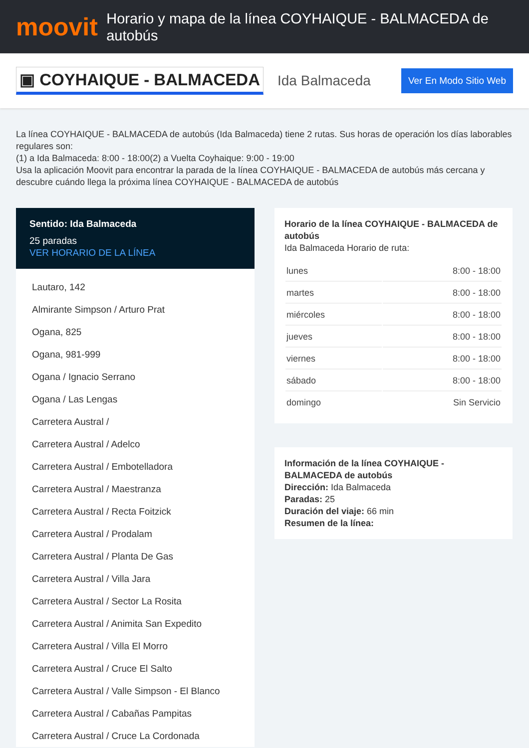moovit
Horario y mapa de la línea COYHAIQUE - BALMACEDA de autobús
▣ COYHAIQUE - BALMACEDA
Ida Balmaceda
Ver En Modo Sitio Web
La línea COYHAIQUE - BALMACEDA de autobús (Ida Balmaceda) tiene 2 rutas. Sus horas de operación los días laborables regulares son:
(1) a Ida Balmaceda: 8:00 - 18:00(2) a Vuelta Coyhaique: 9:00 - 19:00
Usa la aplicación Moovit para encontrar la parada de la línea COYHAIQUE - BALMACEDA de autobús más cercana y descubre cuándo llega la próxima línea COYHAIQUE - BALMACEDA de autobús
Sentido: Ida Balmaceda
25 paradas
VER HORARIO DE LA LÍNEA
Lautaro, 142
Almirante Simpson / Arturo Prat
Ogana, 825
Ogana, 981-999
Ogana / Ignacio Serrano
Ogana / Las Lengas
Carretera Austral /
Carretera Austral / Adelco
Carretera Austral / Embotelladora
Carretera Austral / Maestranza
Carretera Austral / Recta Foitzick
Carretera Austral / Prodalam
Carretera Austral / Planta De Gas
Carretera Austral / Villa Jara
Carretera Austral / Sector La Rosita
Carretera Austral / Animita San Expedito
Carretera Austral / Villa El Morro
Carretera Austral / Cruce El Salto
Carretera Austral / Valle Simpson - El Blanco
Carretera Austral / Cabañas Pampitas
Carretera Austral / Cruce La Cordonada
Horario de la línea COYHAIQUE - BALMACEDA de autobús
Ida Balmaceda Horario de ruta:
| lunes | 8:00 - 18:00 |
| martes | 8:00 - 18:00 |
| miércoles | 8:00 - 18:00 |
| jueves | 8:00 - 18:00 |
| viernes | 8:00 - 18:00 |
| sábado | 8:00 - 18:00 |
| domingo | Sin Servicio |
Información de la línea COYHAIQUE - BALMACEDA de autobús
Dirección: Ida Balmaceda
Paradas: 25
Duración del viaje: 66 min
Resumen de la línea: